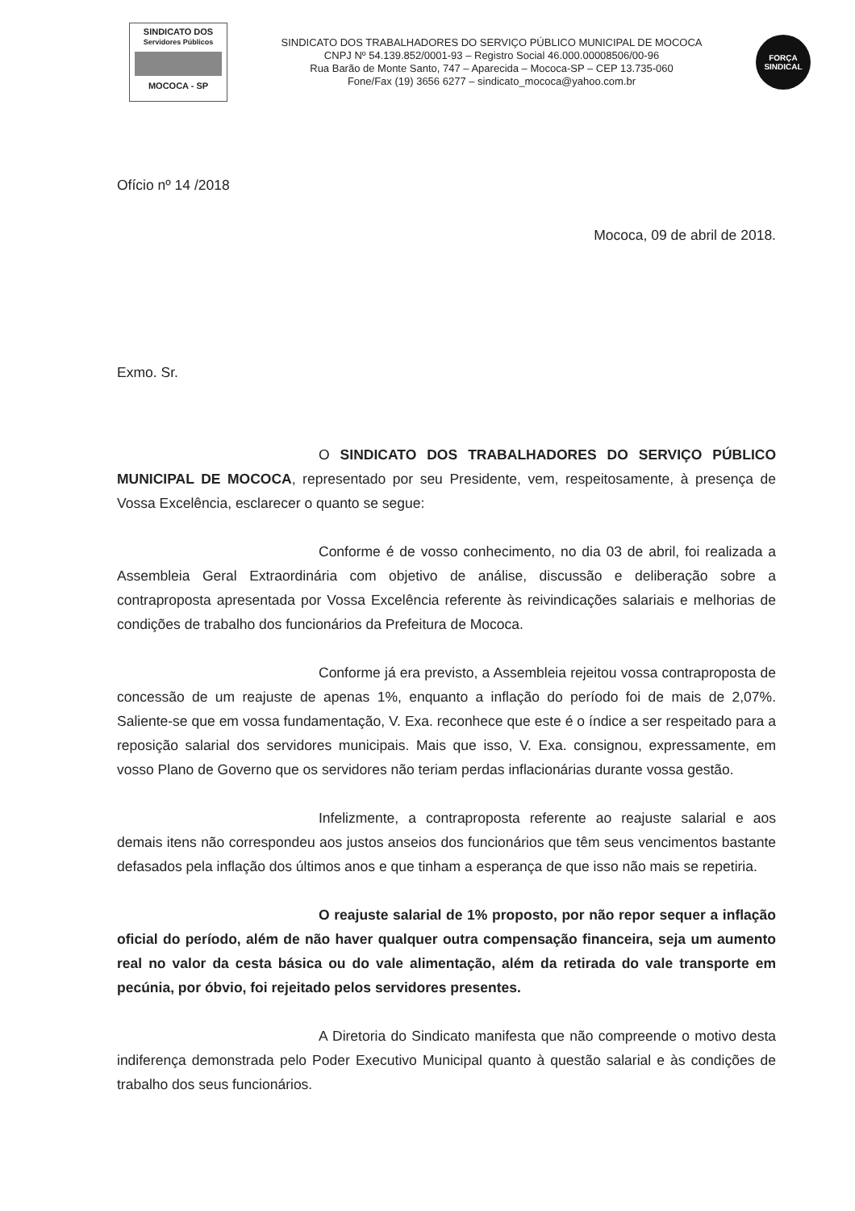SINDICATO DOS
Servidores Públicos
MOCOCA - SP
SINDICATO DOS TRABALHADORES DO SERVIÇO PÚBLICO MUNICIPAL DE MOCOCA
CNPJ Nº 54.139.852/0001-93 – Registro Social 46.000.00008506/00-96
Rua Barão de Monte Santo, 747 – Aparecida – Mococa-SP – CEP 13.735-060
Fone/Fax (19) 3656 6277 – sindicato_mococa@yahoo.com.br
FORÇA
SINDICAL
Ofício nº 14 /2018
Mococa, 09 de abril de 2018.
Exmo. Sr.
O SINDICATO DOS TRABALHADORES DO SERVIÇO PÚBLICO MUNICIPAL DE MOCOCA, representado por seu Presidente, vem, respeitosamente, à presença de Vossa Excelência, esclarecer o quanto se segue:
Conforme é de vosso conhecimento, no dia 03 de abril, foi realizada a Assembleia Geral Extraordinária com objetivo de análise, discussão e deliberação sobre a contraproposta apresentada por Vossa Excelência referente às reivindicações salariais e melhorias de condições de trabalho dos funcionários da Prefeitura de Mococa.
Conforme já era previsto, a Assembleia rejeitou vossa contraproposta de concessão de um reajuste de apenas 1%, enquanto a inflação do período foi de mais de 2,07%. Saliente-se que em vossa fundamentação, V. Exa. reconhece que este é o índice a ser respeitado para a reposição salarial dos servidores municipais. Mais que isso, V. Exa. consignou, expressamente, em vosso Plano de Governo que os servidores não teriam perdas inflacionárias durante vossa gestão.
Infelizmente, a contraproposta referente ao reajuste salarial e aos demais itens não correspondeu aos justos anseios dos funcionários que têm seus vencimentos bastante defasados pela inflação dos últimos anos e que tinham a esperança de que isso não mais se repetiria.
O reajuste salarial de 1% proposto, por não repor sequer a inflação oficial do período, além de não haver qualquer outra compensação financeira, seja um aumento real no valor da cesta básica ou do vale alimentação, além da retirada do vale transporte em pecúnia, por óbvio, foi rejeitado pelos servidores presentes.
A Diretoria do Sindicato manifesta que não compreende o motivo desta indiferença demonstrada pelo Poder Executivo Municipal quanto à questão salarial e às condições de trabalho dos seus funcionários.